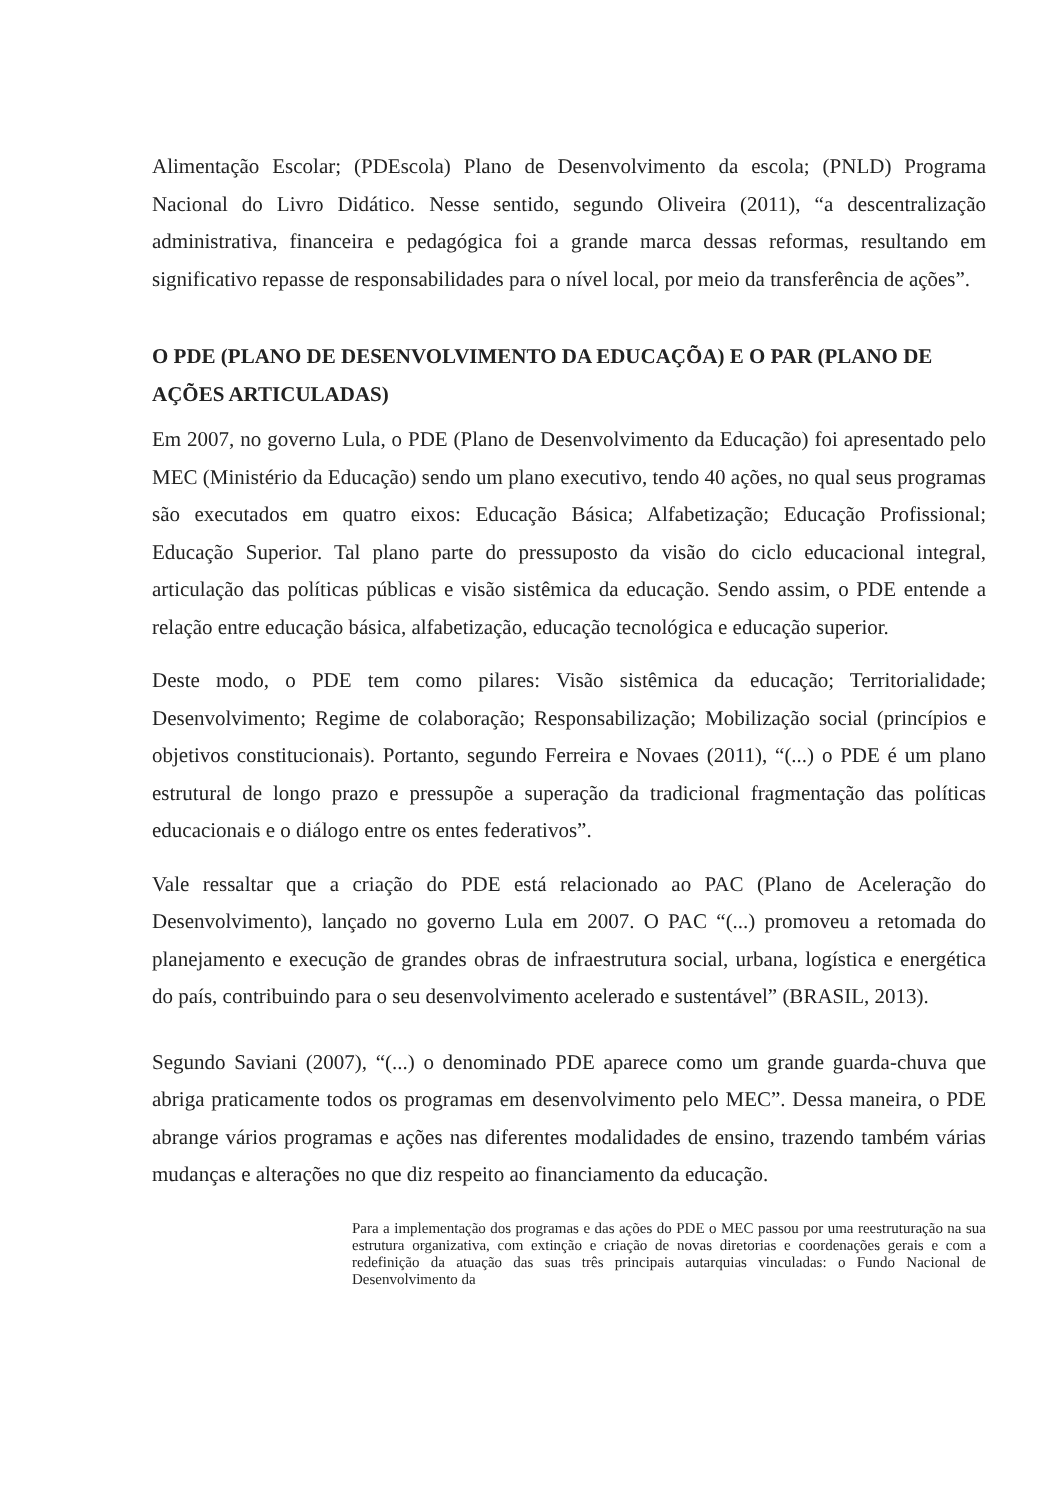Alimentação Escolar; (PDEscola) Plano de Desenvolvimento da escola; (PNLD) Programa Nacional do Livro Didático. Nesse sentido, segundo Oliveira (2011), “a descentralização administrativa, financeira e pedagógica foi a grande marca dessas reformas, resultando em significativo repasse de responsabilidades para o nível local, por meio da transferência de ações”.
O PDE (PLANO DE DESENVOLVIMENTO DA EDUCAÇÕA) E O PAR (PLANO DE AÇÕES ARTICULADAS)
Em 2007, no governo Lula, o PDE (Plano de Desenvolvimento da Educação) foi apresentado pelo MEC (Ministério da Educação) sendo um plano executivo, tendo 40 ações, no qual seus programas são executados em quatro eixos: Educação Básica; Alfabetização; Educação Profissional; Educação Superior. Tal plano parte do pressuposto da visão do ciclo educacional integral, articulação das políticas públicas e visão sistêmica da educação. Sendo assim, o PDE entende a relação entre educação básica, alfabetização, educação tecnológica e educação superior.
Deste modo, o PDE tem como pilares: Visão sistêmica da educação; Territorialidade; Desenvolvimento; Regime de colaboração; Responsabilização; Mobilização social (princípios e objetivos constitucionais). Portanto, segundo Ferreira e Novaes (2011), “(...) o PDE é um plano estrutural de longo prazo e pressupõe a superação da tradicional fragmentação das políticas educacionais e o diálogo entre os entes federativos”.
Vale ressaltar que a criação do PDE está relacionado ao PAC (Plano de Aceleração do Desenvolvimento), lançado no governo Lula em 2007. O PAC “(...) promoveu a retomada do planejamento e execução de grandes obras de infraestrutura social, urbana, logística e energética do país, contribuindo para o seu desenvolvimento acelerado e sustentável” (BRASIL, 2013).
Segundo Saviani (2007), “(...) o denominado PDE aparece como um grande guarda-chuva que abriga praticamente todos os programas em desenvolvimento pelo MEC”. Dessa maneira, o PDE abrange vários programas e ações nas diferentes modalidades de ensino, trazendo também várias mudanças e alterações no que diz respeito ao financiamento da educação.
Para a implementação dos programas e das ações do PDE o MEC passou por uma reestruturação na sua estrutura organizativa, com extinção e criação de novas diretorias e coordenações gerais e com a redefinição da atuação das suas três principais autarquias vinculadas: o Fundo Nacional de Desenvolvimento da